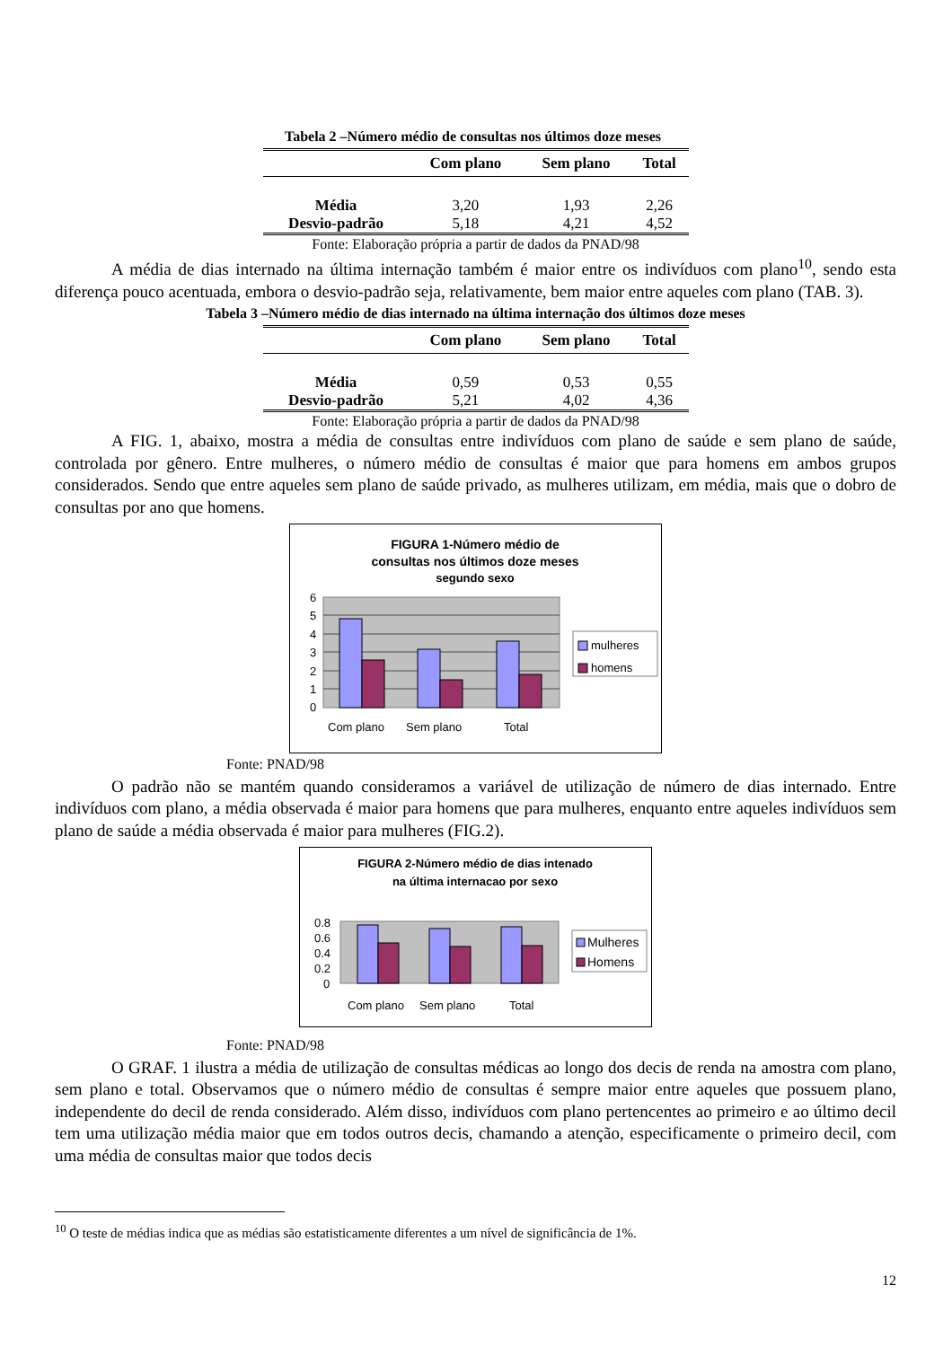Tabela 2 –Número médio de consultas nos últimos doze meses
| | Com plano | Sem plano | Total |
| --- | --- | --- | --- |
| Média | 3,20 | 1,93 | 2,26 |
| Desvio-padrão | 5,18 | 4,21 | 4,52 |
Fonte: Elaboração própria a partir de dados da PNAD/98
A média de dias internado na última internação também é maior entre os indivíduos com plano<sup>10</sup>, sendo esta diferença pouco acentuada, embora o desvio-padrão seja, relativamente, bem maior entre aqueles com plano (TAB. 3).
Tabela 3 –Número médio de dias internado na última internação dos últimos doze meses
| | Com plano | Sem plano | Total |
| --- | --- | --- | --- |
| Média | 0,59 | 0,53 | 0,55 |
| Desvio-padrão | 5,21 | 4,02 | 4,36 |
Fonte: Elaboração própria a partir de dados da PNAD/98
A FIG. 1, abaixo, mostra a média de consultas entre indivíduos com plano de saúde e sem plano de saúde, controlada por gênero. Entre mulheres, o número médio de consultas é maior que para homens em ambos grupos considerados. Sendo que entre aqueles sem plano de saúde privado, as mulheres utilizam, em média, mais que o dobro de consultas por ano que homens.
FIGURA 1-Número médio de
consultas nos últimos doze meses
segundo sexo
6
5
4
3
2
1
0
Com plano
Sem plano
Total
mulheres
homens
Fonte: PNAD/98
O padrão não se mantém quando consideramos a variável de utilização de número de dias internado. Entre indivíduos com plano, a média observada é maior para homens que para mulheres, enquanto entre aqueles indivíduos sem plano de saúde a média observada é maior para mulheres (FIG.2).
FIGURA 2-Número médio de dias intenado
na última internacao por sexo
0.8
0.6
0.4
0.2
0
Com plano
Sem plano
Total
Mulheres
Homens
Fonte: PNAD/98
O GRAF. 1 ilustra a média de utilização de consultas médicas ao longo dos decis de renda na amostra com plano, sem plano e total. Observamos que o número médio de consultas é sempre maior entre aqueles que possuem plano, independente do decil de renda considerado. Além disso, indivíduos com plano pertencentes ao primeiro e ao último decil tem uma utilização média maior que em todos outros decis, chamando a atenção, especificamente o primeiro decil, com uma média de consultas maior que todos decis
<sup>10</sup> O teste de médias indica que as médias são estatisticamente diferentes a um nível de significância de 1%.
12